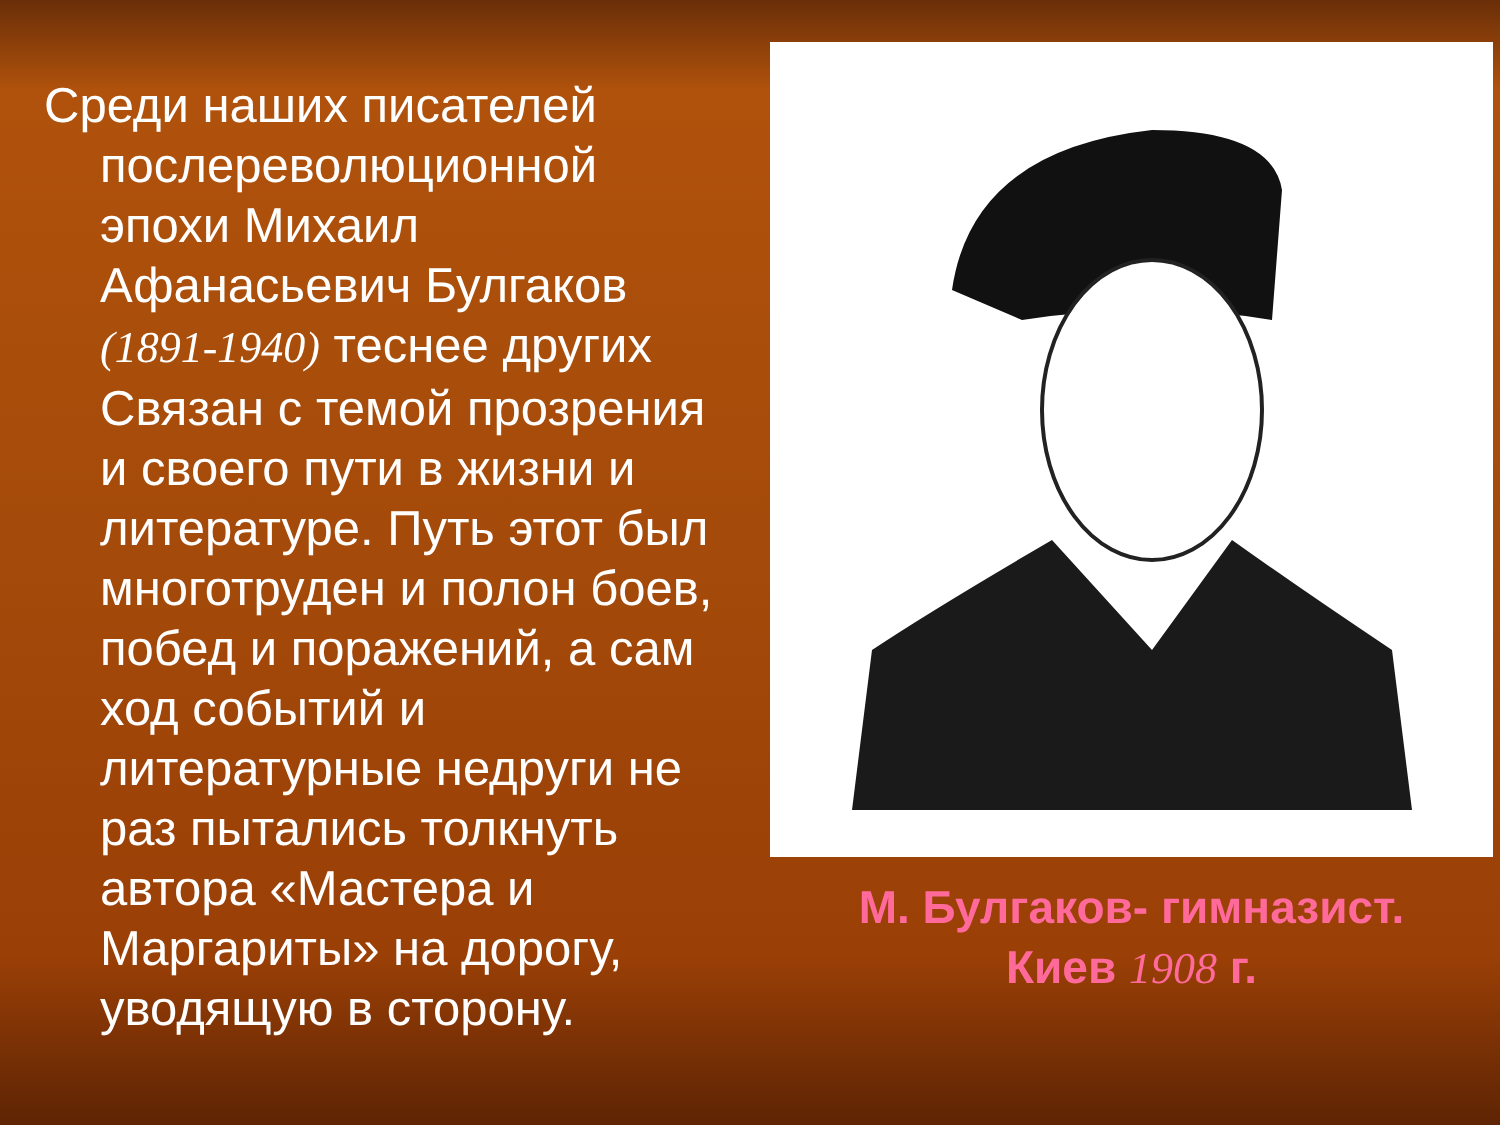Среди наших писателей послереволюционной эпохи Михаил Афанасьевич Булгаков (1891-1940) теснее других Связан с темой прозрения и своего пути в жизни и литературе. Путь этот был многотруден и полон боев, побед и поражений, а сам ход событий и литературные недруги не раз пытались толкнуть автора «Мастера и Маргариты» на дорогу, уводящую в сторону.
М. Булгаков- гимназист.
Киев 1908 г.